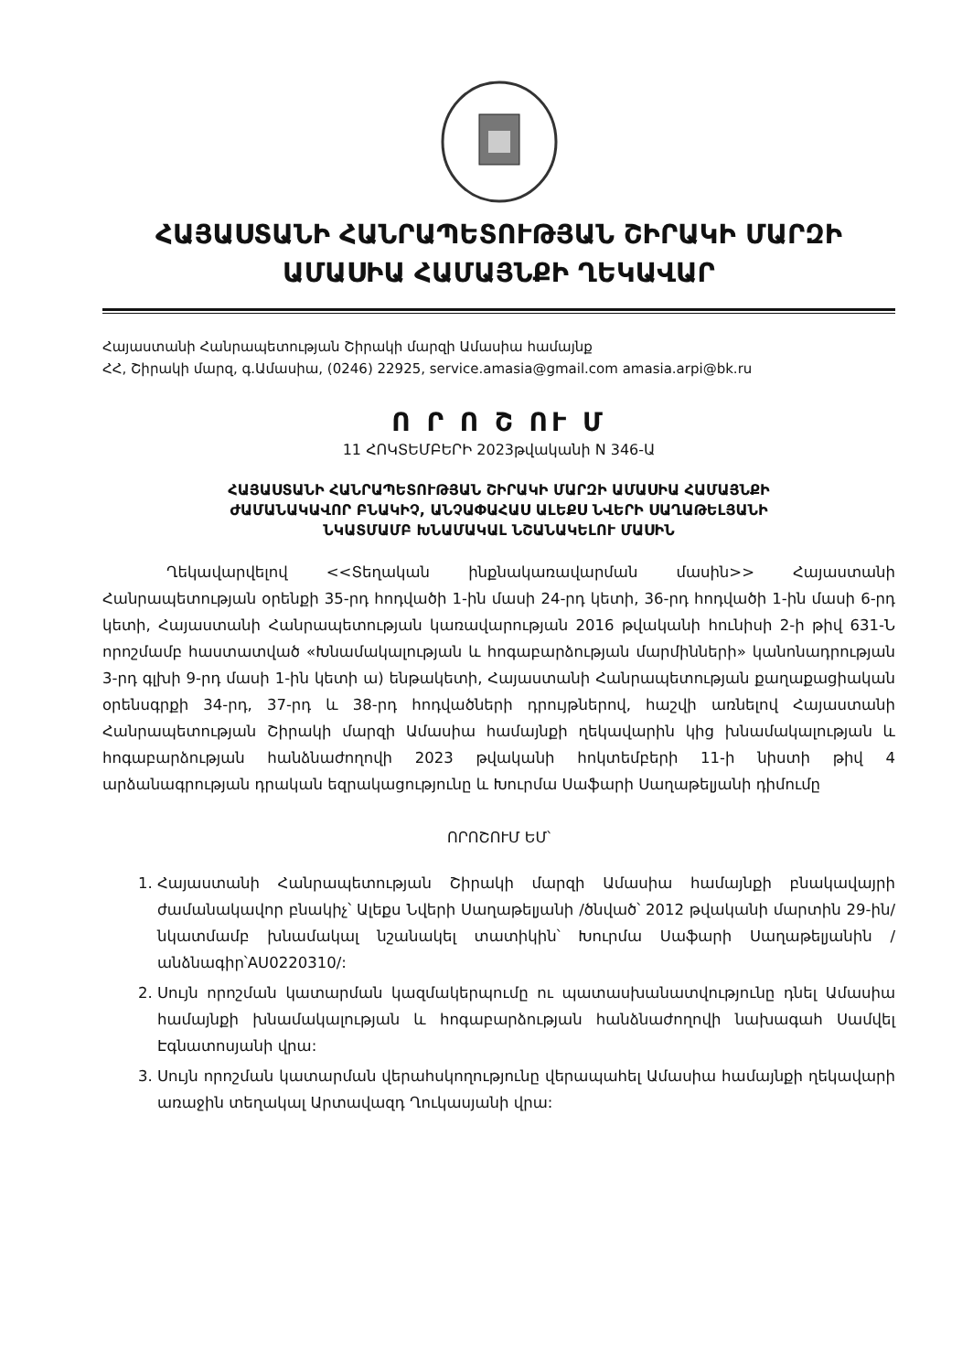ՀԱՅԱՍՏԱՆԻ ՀԱՆՐԱՊԵՏՈՒԹՅԱՆ ՇԻՐԱԿԻ ՄԱՐԶԻ
ԱՄԱՍԻԱ ՀԱՄԱՅՆՔԻ ՂԵԿԱՎԱՐ
Հայաստանի Հանրապետության Շիրակի մարզի Ամասիա համայնք
ՀՀ, Շիրակի մարզ, գ.Ամասիա, (0246) 22925, service.amasia@gmail.com amasia.arpi@bk.ru
Ո Ր Ո Շ ՈՒ Մ
11 ՀՈԿՏԵՄԲԵՐԻ 2023թվականի N 346-Ա
ՀԱՅԱՍՏԱՆԻ ՀԱՆՐԱՊԵՏՈՒԹՅԱՆ ՇԻՐԱԿԻ ՄԱՐԶԻ ԱՄԱՍԻԱ ՀԱՄԱՅՆՔԻ
ԺԱՄԱՆԱԿԱՎՈՐ ԲՆԱԿԻՉ, ԱՆՉԱՓԱՀԱՍ ԱԼԵՔՍ ՆՎԵՐԻ ՍԱՂԱԹԵԼՅԱՆԻ
ՆԿԱՏՄԱՄԲ ԽՆԱՄԱԿԱԼ ՆՇԱՆԱԿԵԼՈՒ ՄԱՍԻՆ
Ղեկավարվելով <<Տեղական ինքնակառավարման մասին>> Հայաստանի Հանրապետության օրենքի 35-րդ հոդվածի 1-ին մասի 24-րդ կետի, 36-րդ հոդվածի 1-ին մասի 6-րդ կետի, Հայաստանի Հանրապետության կառավարության 2016 թվականի հունիսի 2-ի թիվ 631-Ն որոշմամբ հաստատված «Խնամակալության և հոգաբարձության մարմինների» կանոնադրության 3-րդ գլխի 9-րդ մասի 1-ին կետի ա) ենթակետի, Հայաստանի Հանրապետության քաղաքացիական օրենսգրքի 34-րդ, 37-րդ և 38-րդ հոդվածների դրույթներով, հաշվի առնելով Հայաստանի Հանրապետության Շիրակի մարզի Ամասիա համայնքի ղեկավարին կից խնամակալության և հոգաբարձության հանձնաժողովի 2023 թվականի հոկտեմբերի 11-ի նիստի թիվ 4 արձանագրության դրական եզրակացությունը և Խուրմա Սաֆարի Սաղաթելյանի դիմումը
ՈՐՈՇՈՒՄ ԵՄ՝
1. Հայաստանի Հանրապետության Շիրակի մարզի Ամասիա համայնքի բնակավայրի ժամանակավոր բնակիչ՝ Ալեքս Նվերի Սաղաթելյանի /ծնված՝ 2012 թվականի մարտին 29-ին/ նկատմամբ խնամակալ նշանակել տատիկին՝ Խուրմա Սաֆարի Սաղաթելյանին /անձնագիր՝AU0220310/:
2. Սույն որոշման կատարման կազմակերպումը ու պատասխանատվությունը դնել Ամասիա համայնքի խնամակալության և հոգաբարձության հանձնաժողովի նախագահ Սամվել Էգնատոսյանի վրա:
3. Սույն որոշման կատարման վերահսկողությունը վերապահել Ամասիա համայնքի ղեկավարի առաջին տեղակալ Արտավազդ Ղուկասյանի վրա: